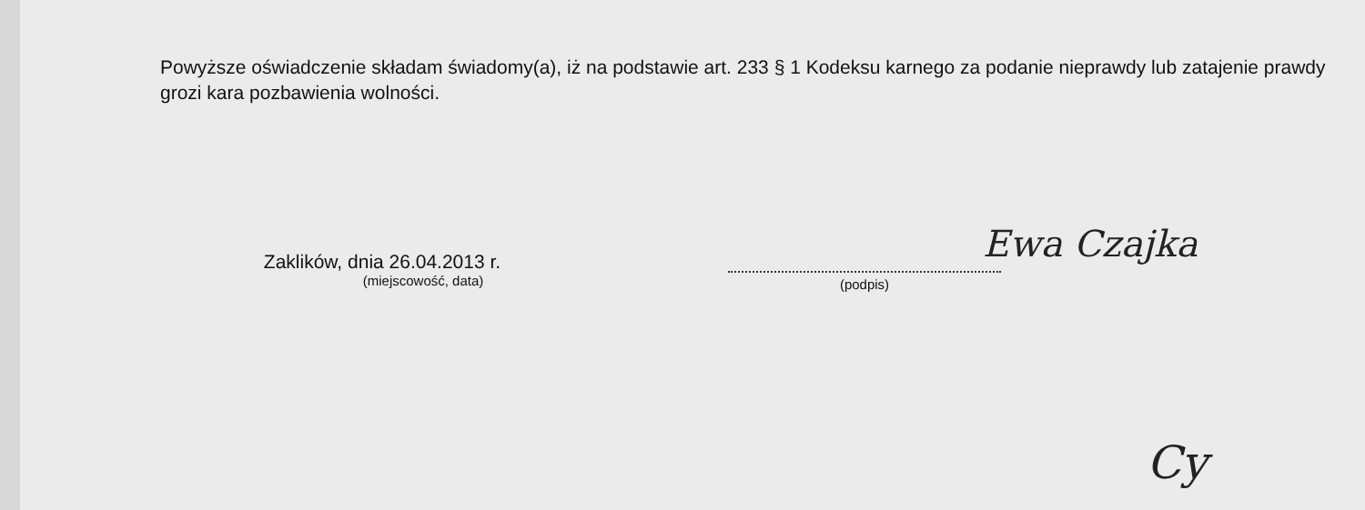Powyższe oświadczenie składam świadomy(a), iż na podstawie art. 233 § 1 Kodeksu karnego za podanie nieprawdy lub zatajenie prawdy grozi kara pozbawienia wolności.
Ewa Czajka
Zaklików, dnia 26.04.2013 r.
(miejscowość, data)
(podpis)
Cy